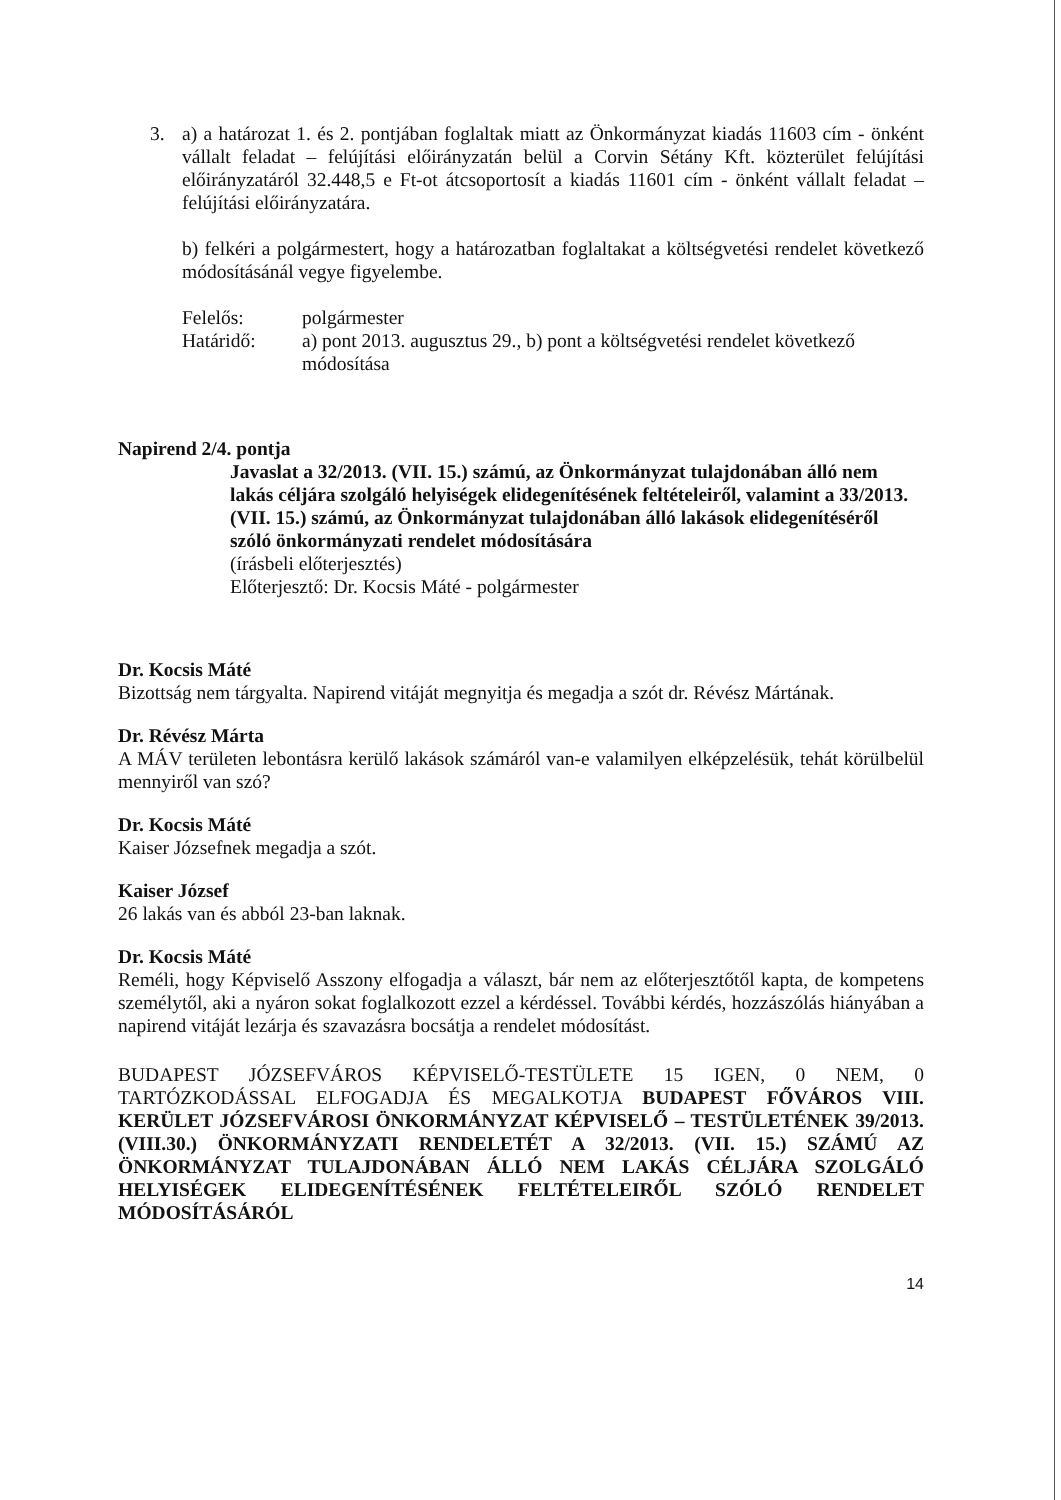3. a) a határozat 1. és 2. pontjában foglaltak miatt az Önkormányzat kiadás 11603 cím - önként vállalt feladat – felújítási előirányzatán belül a Corvin Sétány Kft. közterület felújítási előirányzatáról 32.448,5 e Ft-ot átcsoportosít a kiadás 11601 cím - önként vállalt feladat – felújítási előirányzatára.
b) felkéri a polgármestert, hogy a határozatban foglaltakat a költségvetési rendelet következő módosításánál vegye figyelembe.
Felelős: polgármester
Határidő: a) pont 2013. augusztus 29., b) pont a költségvetési rendelet következő módosítása
Napirend 2/4. pontja
Javaslat a 32/2013. (VII. 15.) számú, az Önkormányzat tulajdonában álló nem lakás céljára szolgáló helyiségek elidegenítésének feltételeiről, valamint a 33/2013. (VII. 15.) számú, az Önkormányzat tulajdonában álló lakások elidegenítéséről szóló önkormányzati rendelet módosítására
(írásbeli előterjesztés)
Előterjesztő: Dr. Kocsis Máté - polgármester
Dr. Kocsis Máté
Bizottság nem tárgyalta. Napirend vitáját megnyitja és megadja a szót dr. Révész Mártának.
Dr. Révész Márta
A MÁV területen lebontásra kerülő lakások számáról van-e valamilyen elképzelésük, tehát körülbelül mennyiről van szó?
Dr. Kocsis Máté
Kaiser Józsefnek megadja a szót.
Kaiser József
26 lakás van és abból 23-ban laknak.
Dr. Kocsis Máté
Reméli, hogy Képviselő Asszony elfogadja a választ, bár nem az előterjesztőtől kapta, de kompetens személytől, aki a nyáron sokat foglalkozott ezzel a kérdéssel. További kérdés, hozzászólás hiányában a napirend vitáját lezárja és szavazásra bocsátja a rendelet módosítást.
BUDAPEST JÓZSEFVÁROS KÉPVISELŐ-TESTÜLETE 15 IGEN, 0 NEM, 0 TARTÓZKODÁSSAL ELFOGADJA ÉS MEGALKOTJA BUDAPEST FŐVÁROS VIII. KERÜLET JÓZSEFVÁROSI ÖNKORMÁNYZAT KÉPVISELŐ – TESTÜLETÉNEK 39/2013. (VIII.30.) ÖNKORMÁNYZATI RENDELETÉT A 32/2013. (VII. 15.) SZÁMÚ AZ ÖNKORMÁNYZAT TULAJDONÁBAN ÁLLÓ NEM LAKÁS CÉLJÁRA SZOLGÁLÓ HELYISÉGEK ELIDEGENÍTÉSÉNEK FELTÉTELEIRŐL SZÓLÓ RENDELET MÓDOSÍTÁSÁRÓL
14